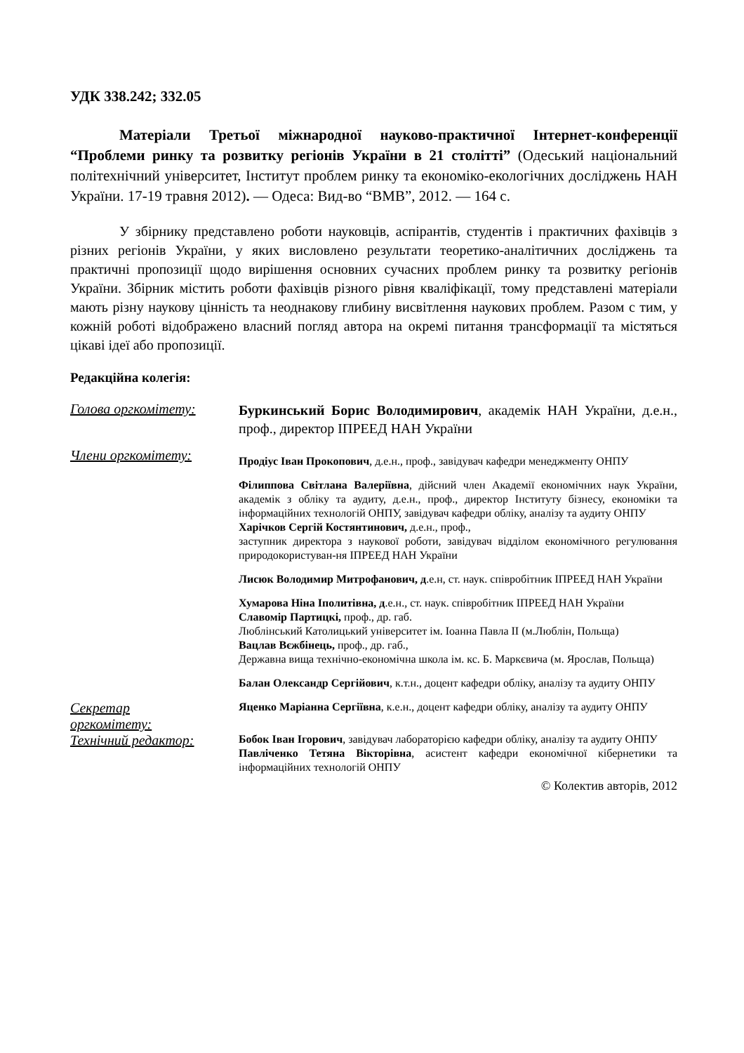УДК 338.242; 332.05
Матеріали Третьої міжнародної науково-практичної Інтернет-конференції “Проблеми ринку та розвитку регіонів України в 21 столітті” (Одеський національний політехнічний університет, Інститут проблем ринку та економіко-екологічних досліджень НАН України. 17-19 травня 2012). — Одеса: Вид-во “ВМВ”, 2012. — 164 с.
У збірнику представлено роботи науковців, аспірантів, студентів і практичних фахівців з різних регіонів України, у яких висловлено результати теоретико-аналітичних досліджень та практичні пропозиції щодо вирішення основних сучасних проблем ринку та розвитку регіонів України. Збірник містить роботи фахівців різного рівня кваліфікації, тому представлені матеріали мають різну наукову цінність та неоднакову глибину висвітлення наукових проблем. Разом с тим, у кожній роботі відображено власний погляд автора на окремі питання трансформації та містяться цікаві ідеї або пропозиції.
Редакційна колегія:
Голова оргкомітету:
Буркинський Борис Володимирович, академік НАН України, д.е.н., проф., директор ІПРЕЕД НАН України
Члени оргкомітету:
Продіус Іван Прокопович, д.е.н., проф., завідувач кафедри менеджменту ОНПУ
Філиппова Світлана Валеріївна, дійсний член Академії економічних наук України, академік з обліку та аудиту, д.е.н., проф., директор Інституту бізнесу, економіки та інформаційних технологій ОНПУ, завідувач кафедри обліку, аналізу та аудиту ОНПУ
Харічков Сергій Костянтинович, д.е.н., проф.,
заступник директора з наукової роботи, завідувач відділом економічного регулювання природокористуван-ня ІПРЕЕД НАН України
Лисюк Володимир Митрофанович, д.е.н, ст. наук. співробітник ІПРЕЕД НАН України
Хумарова Ніна Іполитівна, д.е.н., ст. наук. співробітник ІПРЕЕД НАН України
Славомір Партицкі, проф., др. габ.
Люблінський Католицький університет ім. Іоанна Павла ІІ (м.Люблін, Польща)
Вацлав Вєжбінець, проф., др. габ.,
Державна вища технічно-економічна школа ім. кс. Б. Маркєвича (м. Ярослав, Польща)
Балан Олександр Сергійович, к.т.н., доцент кафедри обліку, аналізу та аудиту ОНПУ
Секретар
оргкомітету:
Яценко Маріанна Сергіївна, к.е.н., доцент кафедри обліку, аналізу та аудиту ОНПУ
Технічний редактор:
Бобок Іван Ігорович, завідувач лабораторією кафедри обліку, аналізу та аудиту ОНПУ
Павліченко Тетяна Вікторівна, асистент кафедри економічної кібернетики та інформаційних технологій ОНПУ
© Колектив авторів, 2012